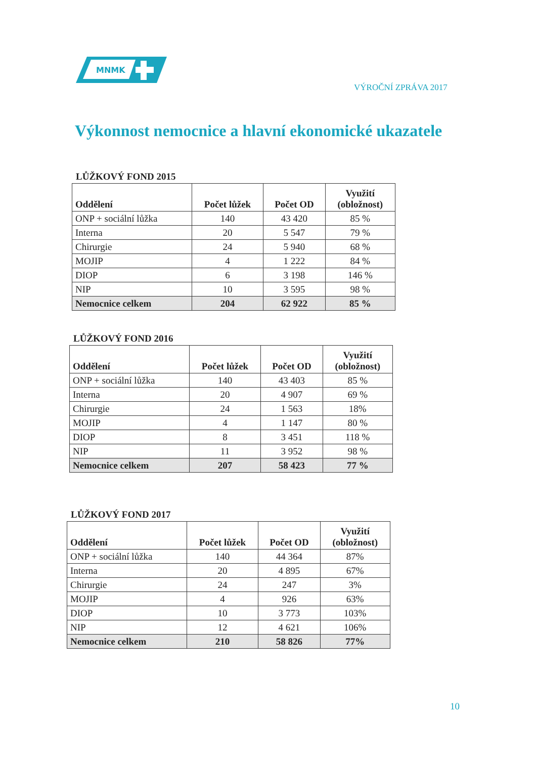MNMK
VÝROČNÍ ZPRÁVA 2017
Výkonnost nemocnice a hlavní ekonomické ukazatele
LŮŽKOVÝ FOND 2015
| Oddělení | Počet lůžek | Počet OD | Využití (obložnost) |
| --- | --- | --- | --- |
| ONP + sociální lůžka | 140 | 43 420 | 85 % |
| Interna | 20 | 5 547 | 79 % |
| Chirurgie | 24 | 5 940 | 68 % |
| MOJIP | 4 | 1 222 | 84 % |
| DIOP | 6 | 3 198 | 146 % |
| NIP | 10 | 3 595 | 98 % |
| Nemocnice celkem | 204 | 62 922 | 85 % |
LŮŽKOVÝ FOND 2016
| Oddělení | Počet lůžek | Počet OD | Využití (obložnost) |
| --- | --- | --- | --- |
| ONP + sociální lůžka | 140 | 43 403 | 85 % |
| Interna | 20 | 4 907 | 69 % |
| Chirurgie | 24 | 1 563 | 18% |
| MOJIP | 4 | 1 147 | 80 % |
| DIOP | 8 | 3 451 | 118 % |
| NIP | 11 | 3 952 | 98 % |
| Nemocnice celkem | 207 | 58 423 | 77 % |
LŮŽKOVÝ FOND 2017
| Oddělení | Počet lůžek | Počet OD | Využití (obložnost) |
| --- | --- | --- | --- |
| ONP + sociální lůžka | 140 | 44 364 | 87% |
| Interna | 20 | 4 895 | 67% |
| Chirurgie | 24 | 247 | 3% |
| MOJIP | 4 | 926 | 63% |
| DIOP | 10 | 3 773 | 103% |
| NIP | 12 | 4 621 | 106% |
| Nemocnice celkem | 210 | 58 826 | 77% |
10